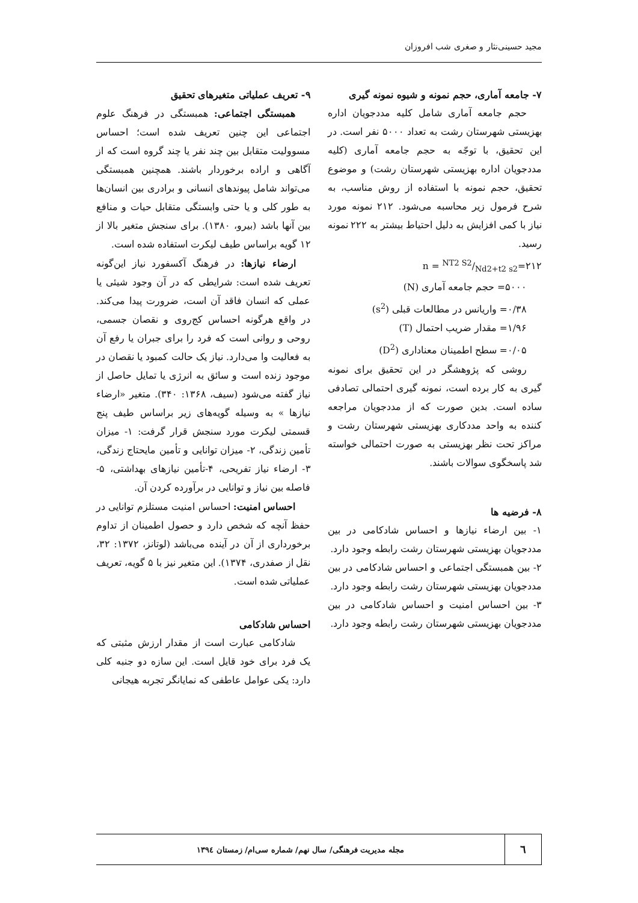مجید حسینی‌نثار و صغری شب افروزان
۷- جامعه آماری، حجم نمونه و شیوه نمونه گیری
حجم جامعه آماری شامل کلیه مددجویان اداره بهزیستی شهرستان رشت به تعداد ۵۰۰۰ نفر است. در این تحقیق، با توجّه به حجم جامعه آماری (کلیه مددجویان اداره بهزیستی شهرستان رشت) و موضوع تحقیق، حجم نمونه با استفاده از روش مناسب، به شرح فرمول زیر محاسبه می‌شود. ۲۱۲ نمونه مورد نیاز با کمی افزایش به دلیل احتیاط بیشتر به ۲۲۲ نمونه رسید.
n = NT2 S2/Nd2+t2 s2=۲۱۲
۵۰۰۰= حجم جامعه آماری (N)
۰/۳۸= واریانس در مطالعات قبلی (s<sup>2</sup>)
۱/۹۶= مقدار ضریب احتمال (T)
۰/۰۵= سطح اطمینان معناداری (D<sup>2</sup>)
روشی که پژوهشگر در این تحقیق برای نمونه گیری به کار برده است، نمونه گیری احتمالی تصادفی ساده است. بدین صورت که از مددجویان مراجعه کننده به واحد مددکاری بهزیستی شهرستان رشت و مراکز تحت نظر بهزیستی به صورت احتمالی خواسته شد پاسخگوی سوالات باشند.
۸- فرضیه ها
۱- بین ارضاء نیازها و احساس شادکامی در بین مددجویان بهزیستی شهرستان رشت رابطه وجود دارد.
۲- بین همبستگی اجتماعی و احساس شادکامی در بین مددجویان بهزیستی شهرستان رشت رابطه وجود دارد.
۳- بین احساس امنیت و احساس شادکامی در بین مددجویان بهزیستی شهرستان رشت رابطه وجود دارد.
۹- تعریف عملیاتی متغیرهای تحقیق
همبستگی اجتماعی: همبستگی در فرهنگ علوم اجتماعی این چنین تعریف شده است؛ احساس مسوولیت متقابل بین چند نفر یا چند گروه است که از آگاهی و اراده برخوردار باشند. همچنین همبستگی می‌تواند شامل پیوندهای انسانی و برادری بین انسان‌ها به طور کلی و یا حتی وابستگی متقابل حیات و منافع بین آنها باشد (بیرو، ۱۳۸۰). برای سنجش متغیر بالا از ۱۲ گویه براساس طیف لیکرت استفاده شده است.
ارضاء نیازها: در فرهنگ آکسفورد نیاز این‌گونه تعریف شده است: شرایطی که در آن وجود شیئی یا عملی که انسان فاقد آن است، ضرورت پیدا می‌کند. در واقع هرگونه احساس کج‌روی و نقصان جسمی، روحی و روانی است که فرد را برای جبران یا رفع آن به فعالیت وا می‌دارد. نیاز یک حالت کمبود یا نقصان در موجود زنده است و سائق به انرژی یا تمایل حاصل از نیاز گفته می‌شود (سیف، ۱۳۶۸: ۳۴۰). متغیر «ارضاء نیازها » به وسیله گویه‌های زیر براساس طیف پنج قسمتی لیکرت مورد سنجش قرار گرفت: ۱- میزان تأمین زندگی، ۲- میزان توانایی و تأمین مایحتاج زندگی، ۳- ارضاء نیاز تفریحی، ۴-تأمین نیازهای بهداشتی، ۵- فاصله بین نیاز و توانایی در برآورده کردن آن.
احساس امنیت: احساس امنیت مستلزم توانایی در حفظ آنچه که شخص دارد و حصول اطمینان از تداوم برخورداری از آن در آینده می‌باشد (لوتانز، ۱۳۷۲: ۳۲، نقل از صفدری، ۱۳۷۴). این متغیر نیز با ۵ گویه، تعریف عملیاتی شده است.
احساس شادکامی
شادکامی عبارت است از مقدار ارزش مثبتی که یک فرد برای خود قایل است. این سازه دو جنبه کلی دارد: یکی عوامل عاطفی که نمایانگر تجربه هیجانی
٦
مجله مدیریت فرهنگی/ سال نهم/ شماره سی‌ام/ زمستان ۱۳۹٤